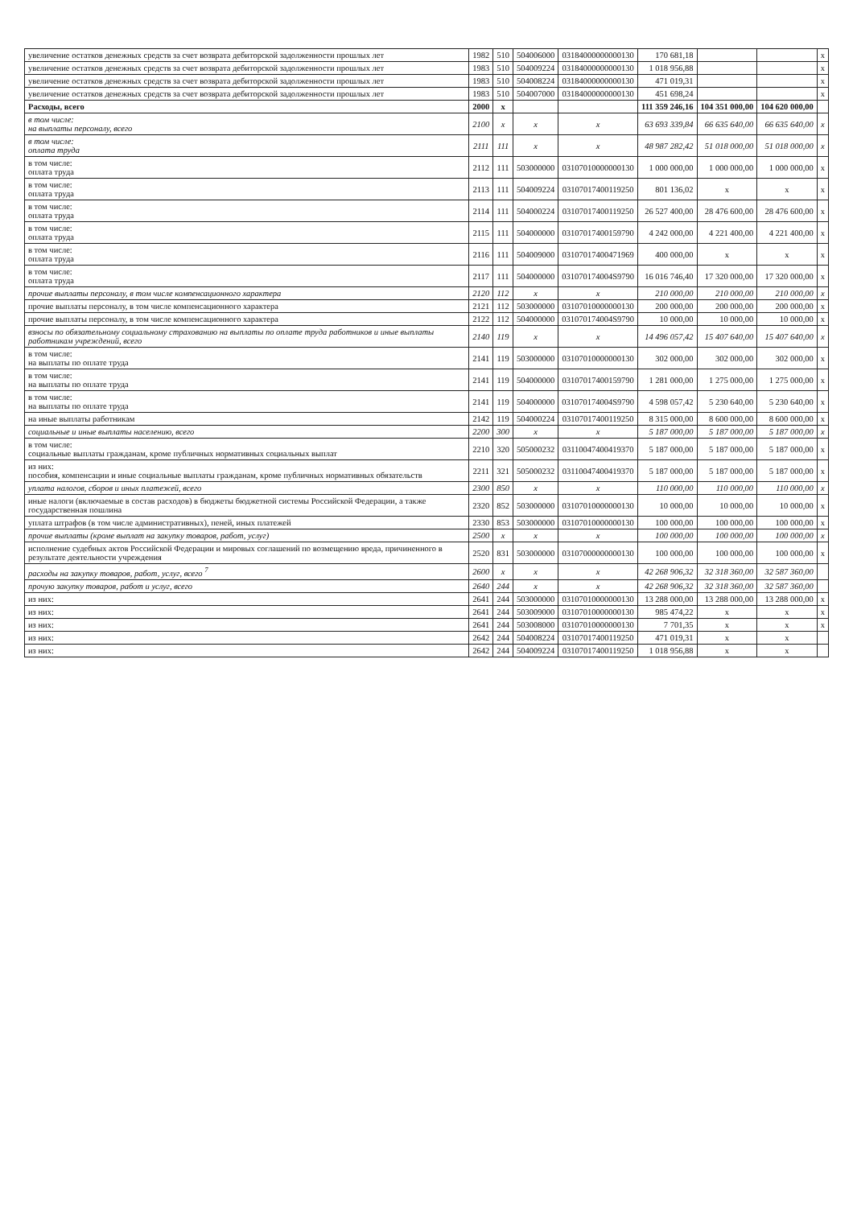| увеличение остатков денежных средств за счет возврата дебиторской задолженности прошлых лет | 1982 | 510 | 504006000 | 03184000000000130 | 170 681,18 | | | x |
| увеличение остатков денежных средств за счет возврата дебиторской задолженности прошлых лет | 1983 | 510 | 504009224 | 03184000000000130 | 1 018 956,88 | | | x |
| увеличение остатков денежных средств за счет возврата дебиторской задолженности прошлых лет | 1983 | 510 | 504008224 | 03184000000000130 | 471 019,31 | | | x |
| увеличение остатков денежных средств за счет возврата дебиторской задолженности прошлых лет | 1983 | 510 | 504007000 | 03184000000000130 | 451 698,24 | | | x |
| Расходы, всего | 2000 | x | | | 111 359 246,16 | 104 351 000,00 | 104 620 000,00 | |
| в том числе: на выплаты персоналу, всего | 2100 | x | x | x | 63 693 339,84 | 66 635 640,00 | 66 635 640,00 | x |
| в том числе: оплата труда | 2111 | 111 | x | x | 48 987 282,42 | 51 018 000,00 | 51 018 000,00 | x |
| в том числе: оплата труда | 2112 | 111 | 503000000 | 03107010000000130 | 1 000 000,00 | 1 000 000,00 | 1 000 000,00 | x |
| в том числе: оплата труда | 2113 | 111 | 504009224 | 03107017400119250 | 801 136,02 | x | x | x |
| в том числе: оплата труда | 2114 | 111 | 504000224 | 03107017400119250 | 26 527 400,00 | 28 476 600,00 | 28 476 600,00 | x |
| в том числе: оплата труда | 2115 | 111 | 504000000 | 03107017400159790 | 4 242 000,00 | 4 221 400,00 | 4 221 400,00 | x |
| в том числе: оплата труда | 2116 | 111 | 504009000 | 03107017400471969 | 400 000,00 | x | x | x |
| в том числе: оплата труда | 2117 | 111 | 504000000 | 031070174004S9790 | 16 016 746,40 | 17 320 000,00 | 17 320 000,00 | x |
| прочие выплаты персоналу, в том числе компенсационного характера | 2120 | 112 | x | x | 210 000,00 | 210 000,00 | 210 000,00 | x |
| прочие выплаты персоналу, в том числе компенсационного характера | 2121 | 112 | 503000000 | 03107010000000130 | 200 000,00 | 200 000,00 | 200 000,00 | x |
| прочие выплаты персоналу, в том числе компенсационного характера | 2122 | 112 | 504000000 | 031070174004S9790 | 10 000,00 | 10 000,00 | 10 000,00 | x |
| взносы по обязательному социальному страхованию на выплаты по оплате труда работников и иные выплаты работникам учреждений, всего | 2140 | 119 | x | x | 14 496 057,42 | 15 407 640,00 | 15 407 640,00 | x |
| в том числе: на выплаты по оплате труда | 2141 | 119 | 503000000 | 03107010000000130 | 302 000,00 | 302 000,00 | 302 000,00 | x |
| в том числе: на выплаты по оплате труда | 2141 | 119 | 504000000 | 03107017400159790 | 1 281 000,00 | 1 275 000,00 | 1 275 000,00 | x |
| в том числе: на выплаты по оплате труда | 2141 | 119 | 504000000 | 031070174004S9790 | 4 598 057,42 | 5 230 640,00 | 5 230 640,00 | x |
| на иные выплаты работникам | 2142 | 119 | 504000224 | 03107017400119250 | 8 315 000,00 | 8 600 000,00 | 8 600 000,00 | x |
| социальные и иные выплаты населению, всего | 2200 | 300 | x | x | 5 187 000,00 | 5 187 000,00 | 5 187 000,00 | x |
| в том числе: социальные выплаты гражданам, кроме публичных нормативных социальных выплат | 2210 | 320 | 505000232 | 03110047400419370 | 5 187 000,00 | 5 187 000,00 | 5 187 000,00 | x |
| из них: пособия, компенсации и иные социальные выплаты гражданам, кроме публичных нормативных обязательств | 2211 | 321 | 505000232 | 03110047400419370 | 5 187 000,00 | 5 187 000,00 | 5 187 000,00 | x |
| уплата налогов, сборов и иных платежей, всего | 2300 | 850 | x | x | 110 000,00 | 110 000,00 | 110 000,00 | x |
| иные налоги (включаемые в состав расходов) в бюджеты бюджетной системы Российской Федерации, а также государственная пошлина | 2320 | 852 | 503000000 | 03107010000000130 | 10 000,00 | 10 000,00 | 10 000,00 | x |
| уплата штрафов (в том числе административных), пеней, иных платежей | 2330 | 853 | 503000000 | 03107010000000130 | 100 000,00 | 100 000,00 | 100 000,00 | x |
| прочие выплаты (кроме выплат на закупку товаров, работ, услуг) | 2500 | x | x | x | 100 000,00 | 100 000,00 | 100 000,00 | x |
| исполнение судебных актов Российской Федерации и мировых соглашений по возмещению вреда, причиненного в результате деятельности учреждения | 2520 | 831 | 503000000 | 03107000000000130 | 100 000,00 | 100 000,00 | 100 000,00 | x |
| расходы на закупку товаров, работ, услуг, всего <sup>7</sup> | 2600 | x | x | x | 42 268 906,32 | 32 318 360,00 | 32 587 360,00 | |
| прочую закупку товаров, работ и услуг, всего | 2640 | 244 | x | x | 42 268 906,32 | 32 318 360,00 | 32 587 360,00 | |
| из них: | 2641 | 244 | 503000000 | 03107010000000130 | 13 288 000,00 | 13 288 000,00 | 13 288 000,00 | x |
| из них: | 2641 | 244 | 503009000 | 03107010000000130 | 985 474,22 | x | x | x |
| из них: | 2641 | 244 | 503008000 | 03107010000000130 | 7 701,35 | x | x | x |
| из них: | 2642 | 244 | 504008224 | 03107017400119250 | 471 019,31 | x | x | |
| из них: | 2642 | 244 | 504009224 | 03107017400119250 | 1 018 956,88 | x | x | |